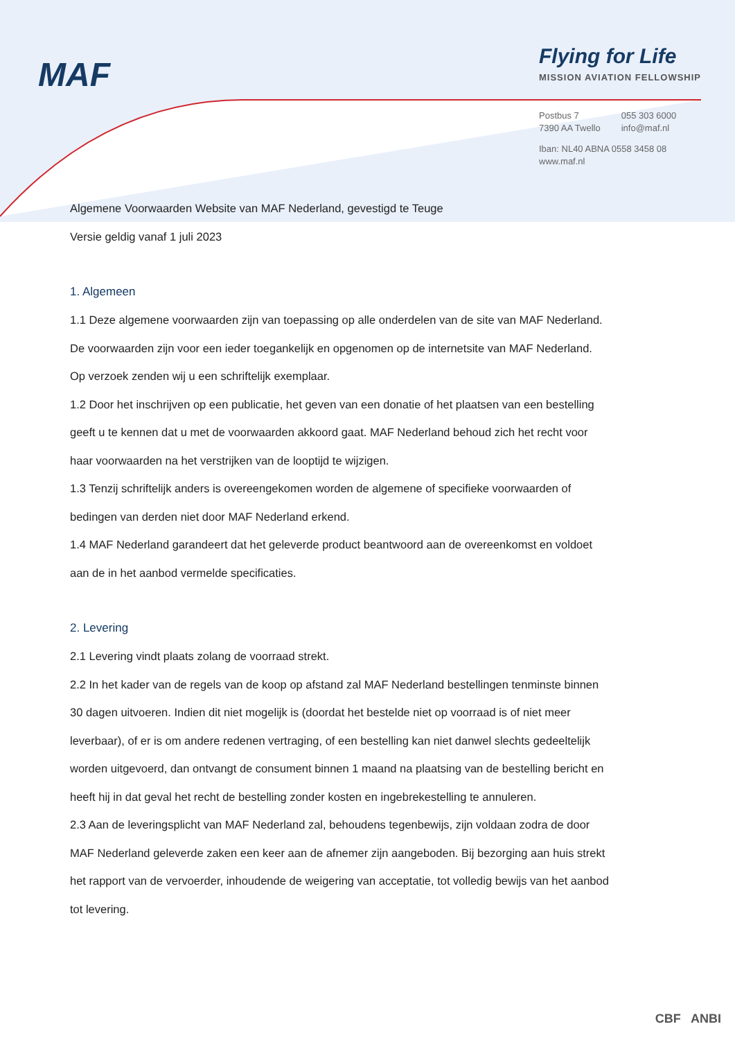MAF
Flying for Life
MISSION AVIATION FELLOWSHIP
| Postbus 7 7390 AA Twello | 055 303 6000 info@maf.nl |
Iban: NL40 ABNA 0558 3458 08
www.maf.nl
Algemene Voorwaarden Website van MAF Nederland, gevestigd te Teuge
Versie geldig vanaf 1 juli 2023
1. Algemeen
1.1 Deze algemene voorwaarden zijn van toepassing op alle onderdelen van de site van MAF Nederland. De voorwaarden zijn voor een ieder toegankelijk en opgenomen op de internetsite van MAF Nederland. Op verzoek zenden wij u een schriftelijk exemplaar.
1.2 Door het inschrijven op een publicatie, het geven van een donatie of het plaatsen van een bestelling geeft u te kennen dat u met de voorwaarden akkoord gaat. MAF Nederland behoud zich het recht voor haar voorwaarden na het verstrijken van de looptijd te wijzigen.
1.3 Tenzij schriftelijk anders is overeengekomen worden de algemene of specifieke voorwaarden of bedingen van derden niet door MAF Nederland erkend.
1.4 MAF Nederland garandeert dat het geleverde product beantwoord aan de overeenkomst en voldoet aan de in het aanbod vermelde specificaties.
2. Levering
2.1 Levering vindt plaats zolang de voorraad strekt.
2.2 In het kader van de regels van de koop op afstand zal MAF Nederland bestellingen tenminste binnen 30 dagen uitvoeren. Indien dit niet mogelijk is (doordat het bestelde niet op voorraad is of niet meer leverbaar), of er is om andere redenen vertraging, of een bestelling kan niet danwel slechts gedeeltelijk worden uitgevoerd, dan ontvangt de consument binnen 1 maand na plaatsing van de bestelling bericht en heeft hij in dat geval het recht de bestelling zonder kosten en ingebrekestelling te annuleren.
2.3 Aan de leveringsplicht van MAF Nederland zal, behoudens tegenbewijs, zijn voldaan zodra de door MAF Nederland geleverde zaken een keer aan de afnemer zijn aangeboden. Bij bezorging aan huis strekt het rapport van de vervoerder, inhoudende de weigering van acceptatie, tot volledig bewijs van het aanbod tot levering.
CBF ANBI